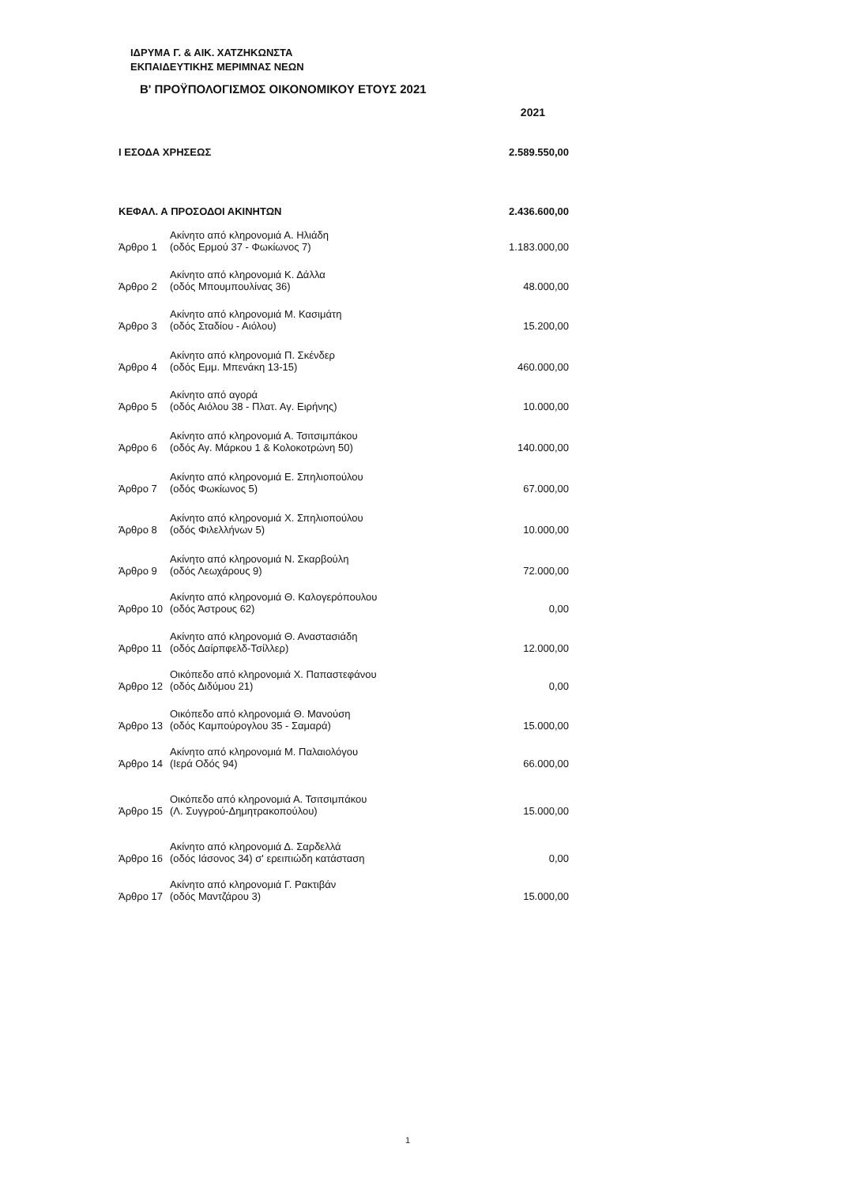ΙΔΡΥΜΑ Γ. & ΑΙΚ. ΧΑΤΖΗΚΩΝΣΤΑ
ΕΚΠΑΙΔΕΥΤΙΚΗΣ ΜΕΡΙΜΝΑΣ ΝΕΩΝ
Β' ΠΡΟΫΠΟΛΟΓΙΣΜΟΣ ΟΙΚΟΝΟΜΙΚΟΥ ΕΤΟΥΣ 2021
| | | 2021 |
| Ι ΕΣΟΔΑ ΧΡΗΣΕΩΣ | | 2.589.550,00 |
| ΚΕΦΑΛ. Α ΠΡΟΣΟΔΟΙ ΑΚΙΝΗΤΩΝ | | 2.436.600,00 |
| Άρθρο 1 | Ακίνητο από κληρονομιά Α. Ηλιάδη (οδός Ερμού 37 - Φωκίωνος 7) | 1.183.000,00 |
| Άρθρο 2 | Ακίνητο από κληρονομιά Κ. Δάλλα (οδός Μπουμπουλίνας 36) | 48.000,00 |
| Άρθρο 3 | Ακίνητο από κληρονομιά Μ. Κασιμάτη (οδός Σταδίου - Αιόλου) | 15.200,00 |
| Άρθρο 4 | Ακίνητο από κληρονομιά Π. Σκένδερ (οδός Εμμ. Μπενάκη 13-15) | 460.000,00 |
| Άρθρο 5 | Ακίνητο από αγορά (οδός Αιόλου 38 - Πλατ. Αγ. Ειρήνης) | 10.000,00 |
| Άρθρο 6 | Ακίνητο από κληρονομιά Α. Τσιτσιμπάκου (οδός Αγ. Μάρκου 1 & Κολοκοτρώνη 50) | 140.000,00 |
| Άρθρο 7 | Ακίνητο από κληρονομιά Ε. Σπηλιοπούλου (οδός Φωκίωνος 5) | 67.000,00 |
| Άρθρο 8 | Ακίνητο από κληρονομιά Χ. Σπηλιοπούλου (οδός Φιλελλήνων 5) | 10.000,00 |
| Άρθρο 9 | Ακίνητο από κληρονομιά Ν. Σκαρβούλη (οδός Λεωχάρους 9) | 72.000,00 |
| Άρθρο 10 | Ακίνητο από κληρονομιά Θ. Καλογερόπουλου (οδός Άστρους 62) | 0,00 |
| Άρθρο 11 | Ακίνητο από κληρονομιά Θ. Αναστασιάδη (οδός Δαίρπφελδ-Τσίλλερ) | 12.000,00 |
| Άρθρο 12 | Οικόπεδο από κληρονομιά Χ. Παπαστεφάνου (οδός Διδύμου 21) | 0,00 |
| Άρθρο 13 | Οικόπεδο από κληρονομιά Θ. Μανούση (οδός Καμπούρογλου 35 - Σαμαρά) | 15.000,00 |
| Άρθρο 14 | Ακίνητο από κληρονομιά Μ. Παλαιολόγου (Ιερά Οδός 94) | 66.000,00 |
| Άρθρο 15 | Οικόπεδο από κληρονομιά Α. Τσιτσιμπάκου (Λ. Συγγρού-Δημητρακοπούλου) | 15.000,00 |
| Άρθρο 16 | Ακίνητο από κληρονομιά Δ. Σαρδελλά (οδός Ιάσονος 34) σ' ερειπιώδη κατάσταση | 0,00 |
| Άρθρο 17 | Ακίνητο από κληρονομιά Γ. Ρακτιβάν (οδός Μαντζάρου 3) | 15.000,00 |
1